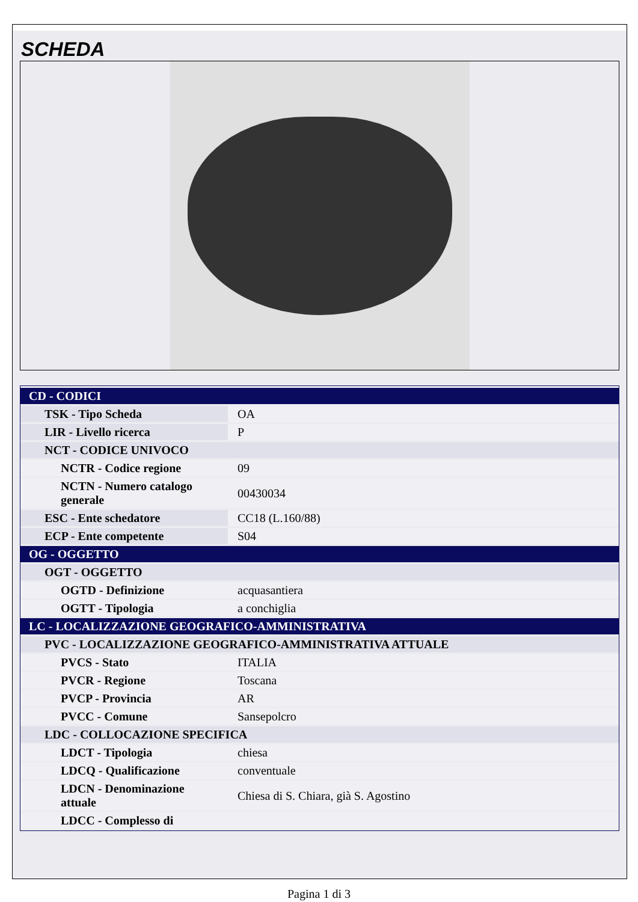SCHEDA
| CD - CODICI | |
| TSK - Tipo Scheda | OA |
| LIR - Livello ricerca | P |
| NCT - CODICE UNIVOCO | |
| NCTR - Codice regione | 09 |
| NCTN - Numero catalogo generale | 00430034 |
| ESC - Ente schedatore | CC18 (L.160/88) |
| ECP - Ente competente | S04 |
| OG - OGGETTO | |
| OGT - OGGETTO | |
| OGTD - Definizione | acquasantiera |
| OGTT - Tipologia | a conchiglia |
| LC - LOCALIZZAZIONE GEOGRAFICO-AMMINISTRATIVA | |
| PVC - LOCALIZZAZIONE GEOGRAFICO-AMMINISTRATIVA ATTUALE | |
| PVCS - Stato | ITALIA |
| PVCR - Regione | Toscana |
| PVCP - Provincia | AR |
| PVCC - Comune | Sansepolcro |
| LDC - COLLOCAZIONE SPECIFICA | |
| LDCT - Tipologia | chiesa |
| LDCQ - Qualificazione | conventuale |
| LDCN - Denominazione attuale | Chiesa di S. Chiara, già S. Agostino |
| LDCC - Complesso di | |
Pagina 1 di 3